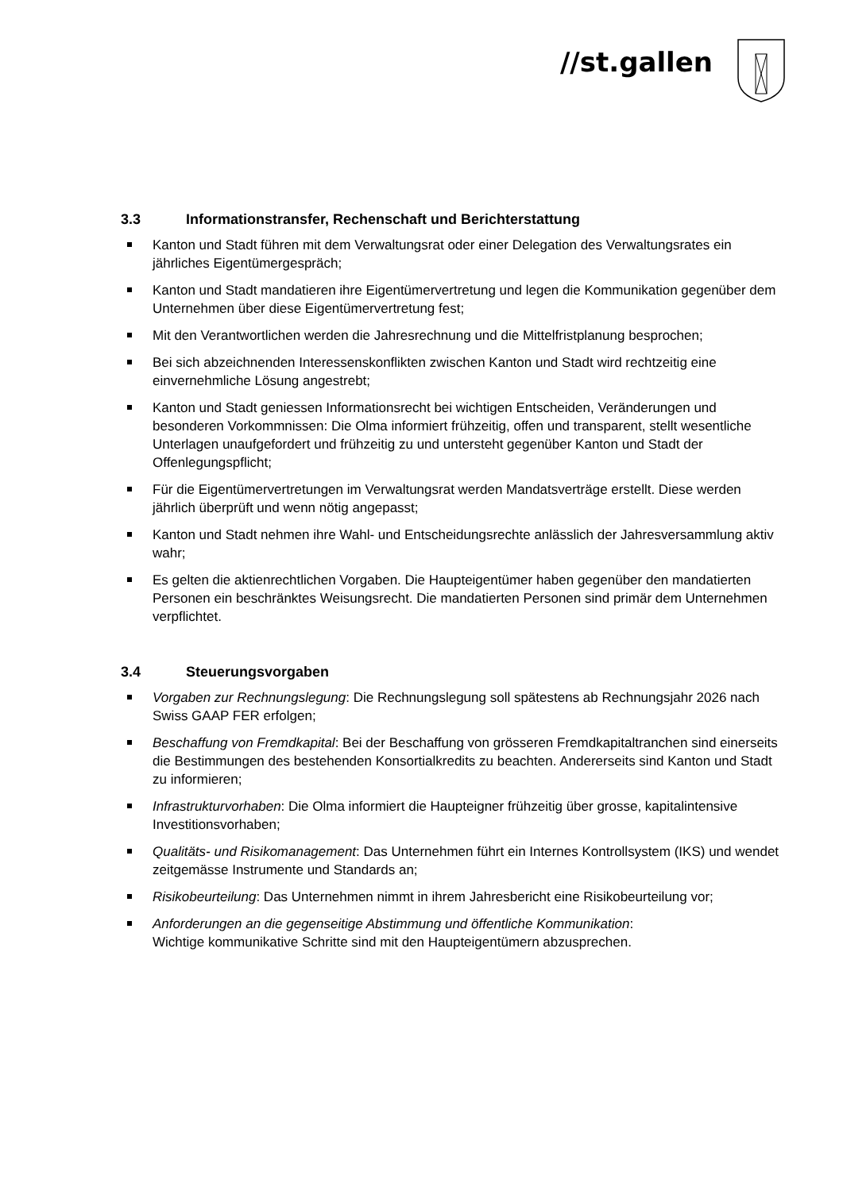//st.gallen
3.3 Informationstransfer, Rechenschaft und Berichterstattung
Kanton und Stadt führen mit dem Verwaltungsrat oder einer Delegation des Verwaltungsrates ein jährliches Eigentümergespräch;
Kanton und Stadt mandatieren ihre Eigentümervertretung und legen die Kommunikation gegenüber dem Unternehmen über diese Eigentümervertretung fest;
Mit den Verantwortlichen werden die Jahresrechnung und die Mittelfristplanung besprochen;
Bei sich abzeichnenden Interessenskonflikten zwischen Kanton und Stadt wird rechtzeitig eine einvernehmliche Lösung angestrebt;
Kanton und Stadt geniessen Informationsrecht bei wichtigen Entscheiden, Veränderungen und besonderen Vorkommnissen: Die Olma informiert frühzeitig, offen und transparent, stellt wesentliche Unterlagen unaufgefordert und frühzeitig zu und untersteht gegenüber Kanton und Stadt der Offenlegungspflicht;
Für die Eigentümervertretungen im Verwaltungsrat werden Mandatsverträge erstellt. Diese werden jährlich überprüft und wenn nötig angepasst;
Kanton und Stadt nehmen ihre Wahl- und Entscheidungsrechte anlässlich der Jahresversammlung aktiv wahr;
Es gelten die aktienrechtlichen Vorgaben. Die Haupteigentümer haben gegenüber den mandatierten Personen ein beschränktes Weisungsrecht. Die mandatierten Personen sind primär dem Unternehmen verpflichtet.
3.4 Steuerungsvorgaben
Vorgaben zur Rechnungslegung: Die Rechnungslegung soll spätestens ab Rechnungsjahr 2026 nach Swiss GAAP FER erfolgen;
Beschaffung von Fremdkapital: Bei der Beschaffung von grösseren Fremdkapitaltranchen sind einerseits die Bestimmungen des bestehenden Konsortialkredits zu beachten. Andererseits sind Kanton und Stadt zu informieren;
Infrastrukturvorhaben: Die Olma informiert die Haupteigner frühzeitig über grosse, kapitalintensive Investitionsvorhaben;
Qualitäts- und Risikomanagement: Das Unternehmen führt ein Internes Kontrollsystem (IKS) und wendet zeitgemässe Instrumente und Standards an;
Risikobeurteilung: Das Unternehmen nimmt in ihrem Jahresbericht eine Risikobeurteilung vor;
Anforderungen an die gegenseitige Abstimmung und öffentliche Kommunikation:
Wichtige kommunikative Schritte sind mit den Haupteigentümern abzusprechen.